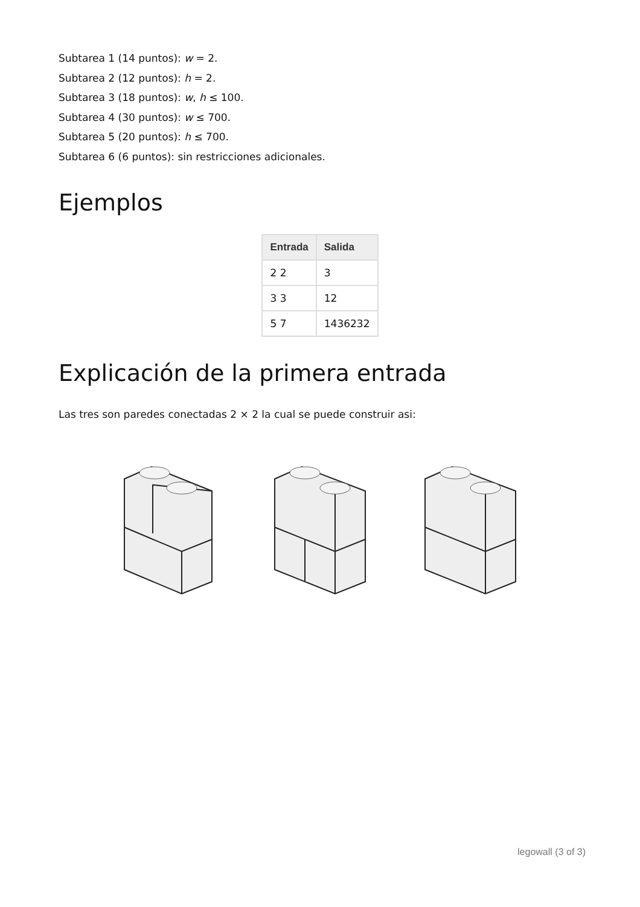Subtarea 1 (14 puntos): w = 2.
Subtarea 2 (12 puntos): h = 2.
Subtarea 3 (18 puntos): w, h ≤ 100.
Subtarea 4 (30 puntos): w ≤ 700.
Subtarea 5 (20 puntos): h ≤ 700.
Subtarea 6 (6 puntos): sin restricciones adicionales.
Ejemplos
| Entrada | Salida |
| --- | --- |
| 2 2 | 3 |
| 3 3 | 12 |
| 5 7 | 1436232 |
Explicación de la primera entrada
Las tres son paredes conectadas 2 × 2 la cual se puede construir asi:
legowall (3 of 3)